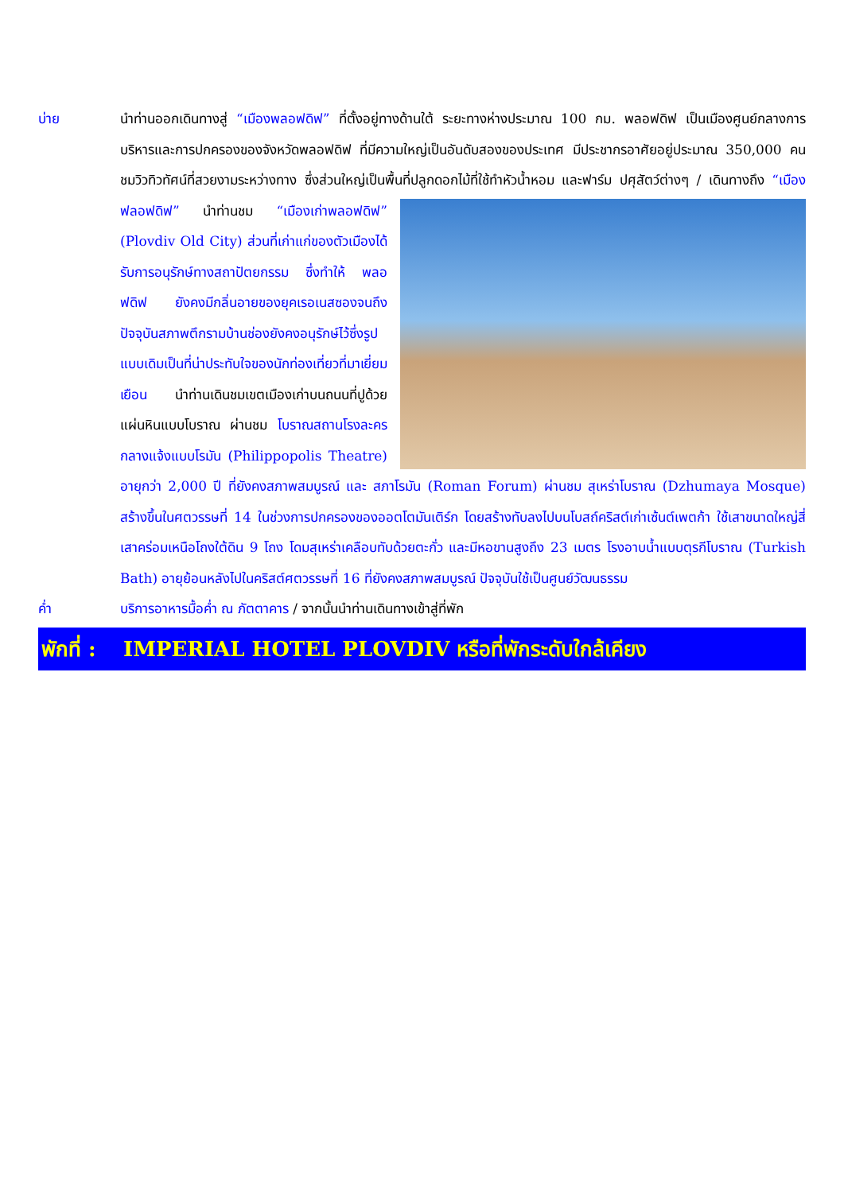บ่าย นำท่านออกเดินทางสู่ “เมืองพลอฟดิฟ” ที่ตั้งอยู่ทางด้านใต้ ระยะทางห่างประมาณ 100 กม. พลอฟดิฟ เป็นเมืองศูนย์กลางการบริหารและการปกครองของจังหวัดพลอฟดิฟ ที่มีความใหญ่เป็นอันดับสองของประเทศ มีประชากรอาศัยอยู่ประมาณ 350,000 คน ชมวิวทิวทัศน์ที่สวยงามระหว่างทาง ซึ่งส่วนใหญ่เป็นพื้นที่ปลูกดอกไม้ที่ใช้ทำหัว
น้ำหอม และฟาร์ม ปศุสัตว์ต่างๆ / เดินทางถึง “เมืองฟลอฟดิฟ” นำท่านชม “เมืองเก่าพลอฟดิฟ” (Plovdiv Old City) ส่วนที่เก่าแก่ของตัวเมืองได้รับการอนุรักษ์ทางสถาปัตยกรรม ซึ่งทำให้ พลอฟดิฟ ยังคงมีกลิ่นอายของยุคเรอเนสซองจนถึง ปัจจุบันสภาพตึกรามบ้านช่องยังคงอนุรักษ์ไว้ซึ่งรูปแบบเดิมเป็นที่น่าประทับใจของนักท่องเที่ยวที่มาเยี่ยมเยือน นำท่านเดินชมเขตเมืองเก่าบนถนนที่ปูด้วยแผ่นหินแบบโบราณ ผ่านชม โบราณสถานโรงละครกลางแจ้งแบบโรมัน (Philippopolis Theatre) อายุกว่า 2,000 ปี ที่ยังคงสภาพสมบูรณ์ และ สภาโรมัน (Roman Forum) ผ่านชม สุเหร่าโบราณ (Dzhumaya Mosque) สร้างขึ้นในศตวรรษที่ 14 ในช่วงการปกครองของออตโตมันเติร์ก โดยสร้างทับลงไปบนโบสถ์คริสต์เก่าเซ้นต์เพตก้า ใช้เสาขนาดใหญ่สี่เสาคร่อมเหนือโถงใต้ดิน 9 โถง โดมสุเหร่าเคลือบทับด้วยตะกั่ว และมีหอขานสูงถึง 23 เมตร โรงอาบน้ำแบบตุรกีโบราณ (Turkish Bath) อายุย้อนหลังไปในคริสต์ศตวรรษที่ 16 ที่ยังคงสภาพสมบูรณ์ ปัจจุบันใช้เป็นศูนย์วัฒนธรรม
ค่ำ บริการอาหารมื้อค่ำ ณ ภัตตาคาร / จากนั้นนำท่านเดินทางเข้าสู่ที่พัก
พักที่ :
IMPERIAL HOTEL PLOVDIV หรือที่พักระดับใกล้เคียง